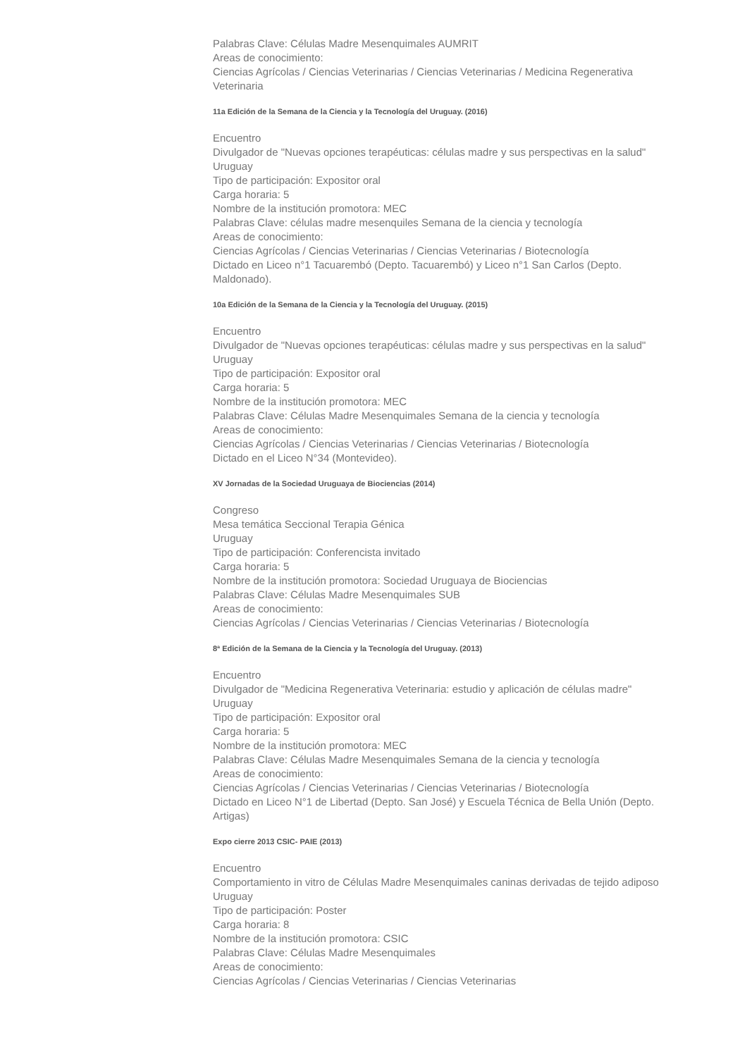Palabras Clave: Células Madre Mesenquimales AUMRIT
Areas de conocimiento:
Ciencias Agrícolas / Ciencias Veterinarias / Ciencias Veterinarias / Medicina Regenerativa Veterinaria
11a Edición de la Semana de la Ciencia y la Tecnología del Uruguay. (2016)
Encuentro
Divulgador de "Nuevas opciones terapéuticas: células madre y sus perspectivas en la salud"
Uruguay
Tipo de participación: Expositor oral
Carga horaria: 5
Nombre de la institución promotora: MEC
Palabras Clave: células madre mesenquiles Semana de la ciencia y tecnología
Areas de conocimiento:
Ciencias Agrícolas / Ciencias Veterinarias / Ciencias Veterinarias / Biotecnología
Dictado en Liceo n°1 Tacuarembó (Depto. Tacuarembó) y Liceo n°1 San Carlos (Depto. Maldonado).
10a Edición de la Semana de la Ciencia y la Tecnología del Uruguay. (2015)
Encuentro
Divulgador de "Nuevas opciones terapéuticas: células madre y sus perspectivas en la salud"
Uruguay
Tipo de participación: Expositor oral
Carga horaria: 5
Nombre de la institución promotora: MEC
Palabras Clave: Células Madre Mesenquimales Semana de la ciencia y tecnología
Areas de conocimiento:
Ciencias Agrícolas / Ciencias Veterinarias / Ciencias Veterinarias / Biotecnología
Dictado en el Liceo N°34 (Montevideo).
XV Jornadas de la Sociedad Uruguaya de Biociencias (2014)
Congreso
Mesa temática Seccional Terapia Génica
Uruguay
Tipo de participación: Conferencista invitado
Carga horaria: 5
Nombre de la institución promotora: Sociedad Uruguaya de Biociencias
Palabras Clave: Células Madre Mesenquimales SUB
Areas de conocimiento:
Ciencias Agrícolas / Ciencias Veterinarias / Ciencias Veterinarias / Biotecnología
8ª Edición de la Semana de la Ciencia y la Tecnología del Uruguay. (2013)
Encuentro
Divulgador de "Medicina Regenerativa Veterinaria: estudio y aplicación de células madre"
Uruguay
Tipo de participación: Expositor oral
Carga horaria: 5
Nombre de la institución promotora: MEC
Palabras Clave: Células Madre Mesenquimales Semana de la ciencia y tecnología
Areas de conocimiento:
Ciencias Agrícolas / Ciencias Veterinarias / Ciencias Veterinarias / Biotecnología
Dictado en Liceo N°1 de Libertad (Depto. San José) y Escuela Técnica de Bella Unión (Depto. Artigas)
Expo cierre 2013 CSIC- PAIE (2013)
Encuentro
Comportamiento in vitro de Células Madre Mesenquimales caninas derivadas de tejido adiposo
Uruguay
Tipo de participación: Poster
Carga horaria: 8
Nombre de la institución promotora: CSIC
Palabras Clave: Células Madre Mesenquimales
Areas de conocimiento:
Ciencias Agrícolas / Ciencias Veterinarias / Ciencias Veterinarias